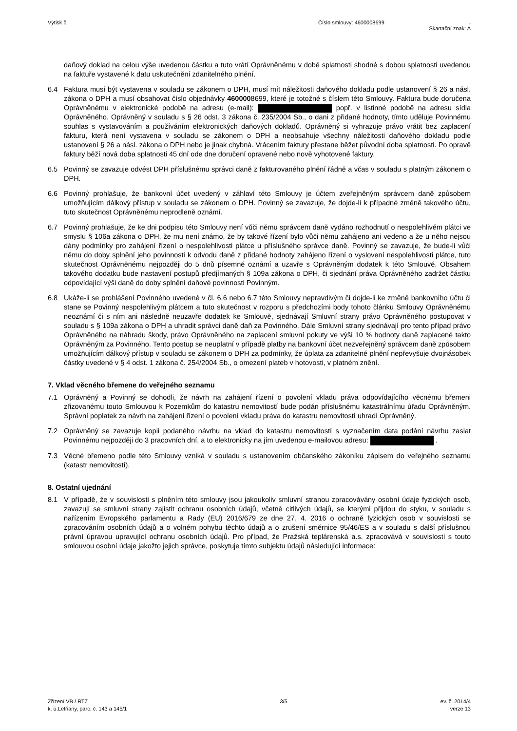Výtisk č. Číslo smlouvy: 4600008699.
Skartační znak: A
daňový doklad na celou výše uvedenou částku a tuto vrátí Oprávněnému v době splatnosti shodné s dobou splatnosti uvedenou na faktuře vystavené k datu uskutečnění zdanitelného plnění.
6.4 Faktura musí být vystavena v souladu se zákonem o DPH, musí mít náležitosti daňového dokladu podle ustanovení § 26 a násl. zákona o DPH a musí obsahovat číslo objednávky 4600008699, které je totožné s číslem této Smlouvy. Faktura bude doručena Oprávněnému v elektronické podobě na adresu (e-mail): popř. v listinné podobě na adresu sídla Oprávněného. Oprávněný v souladu s § 26 odst. 3 zákona č. 235/2004 Sb., o dani z přidané hodnoty, tímto uděluje Povinnému souhlas s vystavováním a používáním elektronických daňových dokladů. Oprávněný si vyhrazuje právo vrátit bez zaplacení fakturu, která není vystavena v souladu se zákonem o DPH a neobsahuje všechny náležitosti daňového dokladu podle ustanovení § 26 a násl. zákona o DPH nebo je jinak chybná. Vrácením faktury přestane běžet původní doba splatnosti. Po opravě faktury běží nová doba splatnosti 45 dní ode dne doručení opravené nebo nově vyhotovené faktury.
6.5 Povinný se zavazuje odvést DPH příslušnému správci daně z fakturovaného plnění řádně a včas v souladu s platným zákonem o DPH.
6.6 Povinný prohlašuje, že bankovní účet uvedený v záhlaví této Smlouvy je účtem zveřejněným správcem daně způsobem umožňujícím dálkový přístup v souladu se zákonem o DPH. Povinný se zavazuje, že dojde-li k případné změně takového účtu, tuto skutečnost Oprávněnému neprodleně oznámí.
6.7 Povinný prohlašuje, že ke dni podpisu této Smlouvy není vůči němu správcem daně vydáno rozhodnutí o nespolehlivém plátci ve smyslu § 106a zákona o DPH, že mu není známo, že by takové řízení bylo vůči němu zahájeno ani vedeno a že u něho nejsou dány podmínky pro zahájení řízení o nespolehlivosti plátce u příslušného správce daně. Povinný se zavazuje, že bude-li vůči němu do doby splnění jeho povinnosti k odvodu daně z přidané hodnoty zahájeno řízení o vyslovení nespolehlivosti plátce, tuto skutečnost Oprávněnému nejpozději do 5 dnů písemně oznámí a uzavře s Oprávněným dodatek k této Smlouvě. Obsahem takového dodatku bude nastavení postupů předjímaných § 109a zákona o DPH, či sjednání práva Oprávněného zadržet částku odpovídající výši daně do doby splnění daňové povinnosti Povinným.
6.8 Ukáže-li se prohlášení Povinného uvedené v čl. 6.6 nebo 6.7 této Smlouvy nepravdivým či dojde-li ke změně bankovního účtu či stane se Povinný nespolehlivým plátcem a tuto skutečnost v rozporu s předchozími body tohoto článku Smlouvy Oprávněnému neoznámí či s ním ani následně neuzavře dodatek ke Smlouvě, sjednávají Smluvní strany právo Oprávněného postupovat v souladu s § 109a zákona o DPH a uhradit správci daně daň za Povinného. Dále Smluvní strany sjednávají pro tento případ právo Oprávněného na náhradu škody, právo Oprávněného na zaplacení smluvní pokuty ve výši 10 % hodnoty daně zaplacené takto Oprávněným za Povinného. Tento postup se neuplatní v případě platby na bankovní účet nezveřejněný správcem daně způsobem umožňujícím dálkový přístup v souladu se zákonem o DPH za podmínky, že úplata za zdanitelné plnění nepřevyšuje dvojnásobek částky uvedené v § 4 odst. 1 zákona č. 254/2004 Sb., o omezení plateb v hotovosti, v platném znění.
7. Vklad věcného břemene do veřejného seznamu
7.1 Oprávněný a Povinný se dohodli, že návrh na zahájení řízení o povolení vkladu práva odpovídajícího věcnému břemeni zřizovanému touto Smlouvou k Pozemkům do katastru nemovitostí bude podán příslušnému katastrálnímu úřadu Oprávněným. Správní poplatek za návrh na zahájení řízení o povolení vkladu práva do katastru nemovitostí uhradí Oprávněný.
7.2 Oprávněný se zavazuje kopii podaného návrhu na vklad do katastru nemovitostí s vyznačením data podání návrhu zaslat Povinnému nejpozději do 3 pracovních dní, a to elektronicky na jím uvedenou e-mailovou adresu: .
7.3 Věcné břemeno podle této Smlouvy vzniká v souladu s ustanovením občanského zákoníku zápisem do veřejného seznamu (katastr nemovitostí).
8. Ostatní ujednání
8.1 V případě, že v souvislosti s plněním této smlouvy jsou jakoukoliv smluvní stranou zpracovávány osobní údaje fyzických osob, zavazují se smluvní strany zajistit ochranu osobních údajů, včetně citlivých údajů, se kterými přijdou do styku, v souladu s nařízením Evropského parlamentu a Rady (EU) 2016/679 ze dne 27. 4. 2016 o ochraně fyzických osob v souvislosti se zpracováním osobních údajů a o volném pohybu těchto údajů a o zrušení směrnice 95/46/ES a v souladu s další příslušnou právní úpravou upravující ochranu osobních údajů. Pro případ, že Pražská teplárenská a.s. zpracovává v souvislosti s touto smlouvou osobní údaje jakožto jejich správce, poskytuje tímto subjektu údajů následující informace:
Zřízení VB / RTZ
k. ú.Letňany, parc. č. 143 a 145/1
3/5 ev. č. 2014/4
verze 13